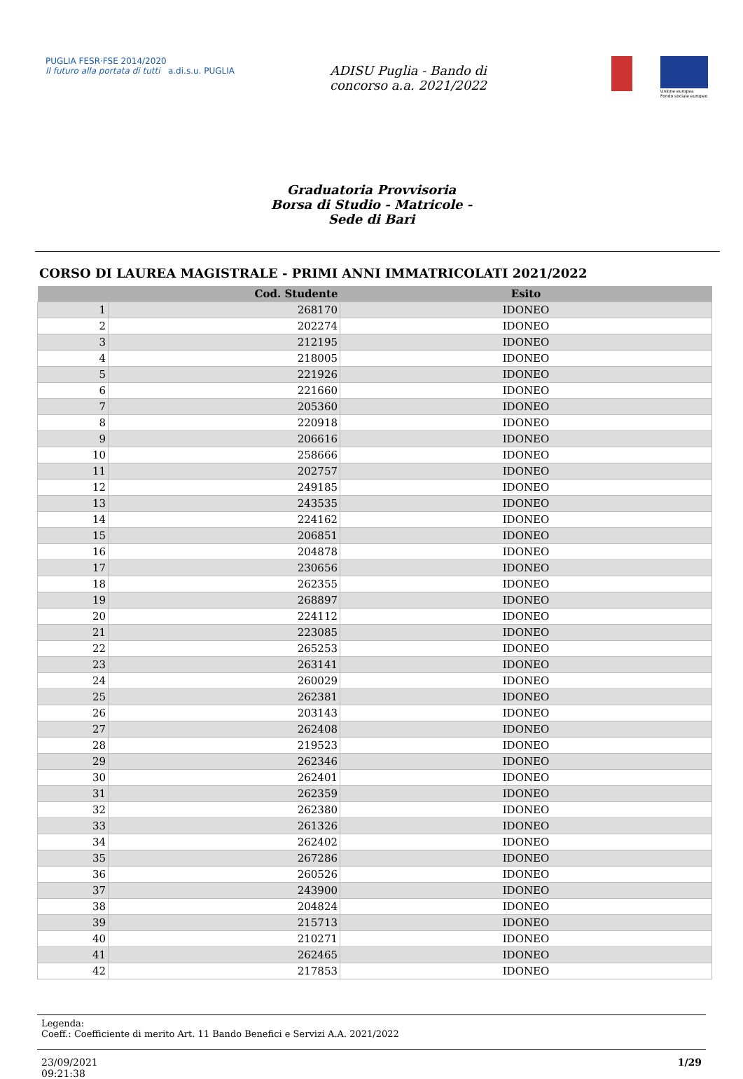PUGLIA FESR·FSE 2014/2020
Il futuro alla portata di tutti a.di.s.u. PUGLIA
ADISU Puglia - Bando di
concorso a.a. 2021/2022
Unione europea
Fondo sociale europeo
Graduatoria Provvisoria
Borsa di Studio - Matricole -
Sede di Bari
CORSO DI LAUREA MAGISTRALE - PRIMI ANNI IMMATRICOLATI 2021/2022
| | Cod. Studente | Esito |
| --- | --- | --- |
| 1 | 268170 | IDONEO |
| 2 | 202274 | IDONEO |
| 3 | 212195 | IDONEO |
| 4 | 218005 | IDONEO |
| 5 | 221926 | IDONEO |
| 6 | 221660 | IDONEO |
| 7 | 205360 | IDONEO |
| 8 | 220918 | IDONEO |
| 9 | 206616 | IDONEO |
| 10 | 258666 | IDONEO |
| 11 | 202757 | IDONEO |
| 12 | 249185 | IDONEO |
| 13 | 243535 | IDONEO |
| 14 | 224162 | IDONEO |
| 15 | 206851 | IDONEO |
| 16 | 204878 | IDONEO |
| 17 | 230656 | IDONEO |
| 18 | 262355 | IDONEO |
| 19 | 268897 | IDONEO |
| 20 | 224112 | IDONEO |
| 21 | 223085 | IDONEO |
| 22 | 265253 | IDONEO |
| 23 | 263141 | IDONEO |
| 24 | 260029 | IDONEO |
| 25 | 262381 | IDONEO |
| 26 | 203143 | IDONEO |
| 27 | 262408 | IDONEO |
| 28 | 219523 | IDONEO |
| 29 | 262346 | IDONEO |
| 30 | 262401 | IDONEO |
| 31 | 262359 | IDONEO |
| 32 | 262380 | IDONEO |
| 33 | 261326 | IDONEO |
| 34 | 262402 | IDONEO |
| 35 | 267286 | IDONEO |
| 36 | 260526 | IDONEO |
| 37 | 243900 | IDONEO |
| 38 | 204824 | IDONEO |
| 39 | 215713 | IDONEO |
| 40 | 210271 | IDONEO |
| 41 | 262465 | IDONEO |
| 42 | 217853 | IDONEO |
Legenda:
Coeff.: Coefficiente di merito Art. 11 Bando Benefici e Servizi A.A. 2021/2022
23/09/2021
09:21:38 1/29